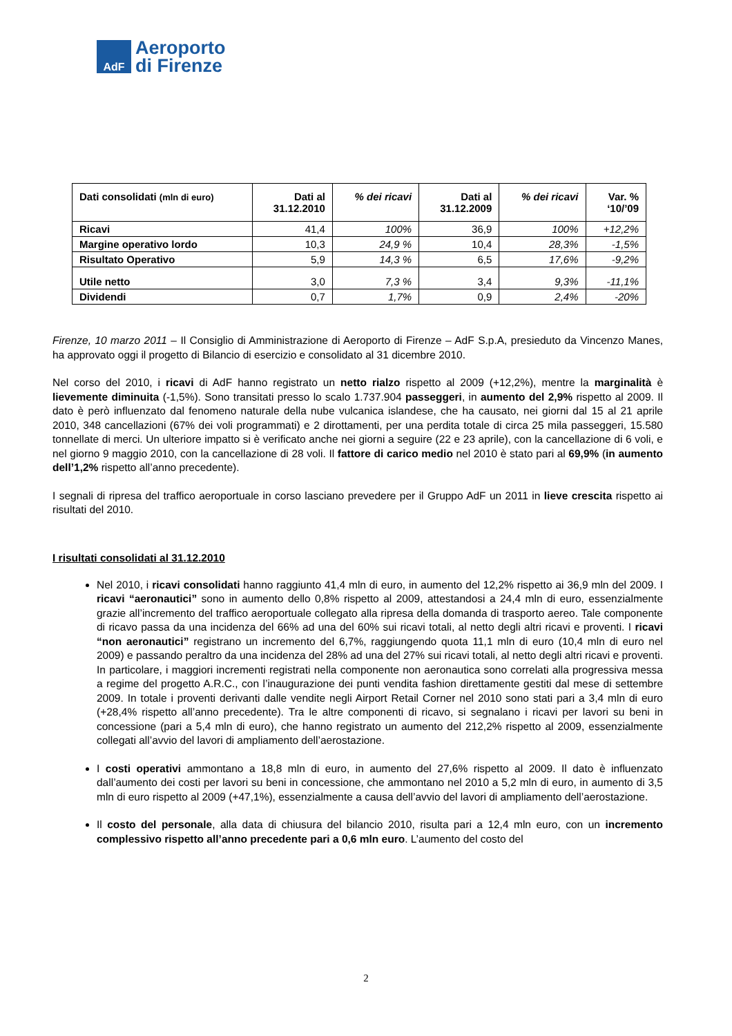AdF
Aeroporto
di Firenze
| Dati consolidati (mln di euro) | Dati al 31.12.2010 | % dei ricavi | Dati al 31.12.2009 | % dei ricavi | Var. % ‘10/’09 |
| --- | --- | --- | --- | --- | --- |
| Ricavi | 41,4 | 100% | 36,9 | 100% | +12,2% |
| Margine operativo lordo | 10,3 | 24,9 % | 10,4 | 28,3% | -1,5% |
| Risultato Operativo | 5,9 | 14,3 % | 6,5 | 17,6% | -9,2% |
| Utile netto | 3,0 | 7,3 % | 3,4 | 9,3% | -11,1% |
| Dividendi | 0,7 | 1,7% | 0,9 | 2,4% | -20% |
Firenze, 10 marzo 2011 – Il Consiglio di Amministrazione di Aeroporto di Firenze – AdF S.p.A, presieduto da Vincenzo Manes, ha approvato oggi il progetto di Bilancio di esercizio e consolidato al 31 dicembre 2010.
Nel corso del 2010, i ricavi di AdF hanno registrato un netto rialzo rispetto al 2009 (+12,2%), mentre la marginalità è lievemente diminuita (-1,5%). Sono transitati presso lo scalo 1.737.904 passeggeri, in aumento del 2,9% rispetto al 2009. Il dato è però influenzato dal fenomeno naturale della nube vulcanica islandese, che ha causato, nei giorni dal 15 al 21 aprile 2010, 348 cancellazioni (67% dei voli programmati) e 2 dirottamenti, per una perdita totale di circa 25 mila passeggeri, 15.580 tonnellate di merci. Un ulteriore impatto si è verificato anche nei giorni a seguire (22 e 23 aprile), con la cancellazione di 6 voli, e nel giorno 9 maggio 2010, con la cancellazione di 28 voli. Il fattore di carico medio nel 2010 è stato pari al 69,9% (in aumento dell’1,2% rispetto all’anno precedente).
I segnali di ripresa del traffico aeroportuale in corso lasciano prevedere per il Gruppo AdF un 2011 in lieve crescita rispetto ai risultati del 2010.
I risultati consolidati al 31.12.2010
Nel 2010, i ricavi consolidati hanno raggiunto 41,4 mln di euro, in aumento del 12,2% rispetto ai 36,9 mln del 2009. I ricavi “aeronautici” sono in aumento dello 0,8% rispetto al 2009, attestandosi a 24,4 mln di euro, essenzialmente grazie all’incremento del traffico aeroportuale collegato alla ripresa della domanda di trasporto aereo. Tale componente di ricavo passa da una incidenza del 66% ad una del 60% sui ricavi totali, al netto degli altri ricavi e proventi. I ricavi “non aeronautici” registrano un incremento del 6,7%, raggiungendo quota 11,1 mln di euro (10,4 mln di euro nel 2009) e passando peraltro da una incidenza del 28% ad una del 27% sui ricavi totali, al netto degli altri ricavi e proventi. In particolare, i maggiori incrementi registrati nella componente non aeronautica sono correlati alla progressiva messa a regime del progetto A.R.C., con l’inaugurazione dei punti vendita fashion direttamente gestiti dal mese di settembre 2009. In totale i proventi derivanti dalle vendite negli Airport Retail Corner nel 2010 sono stati pari a 3,4 mln di euro (+28,4% rispetto all’anno precedente). Tra le altre componenti di ricavo, si segnalano i ricavi per lavori su beni in concessione (pari a 5,4 mln di euro), che hanno registrato un aumento del 212,2% rispetto al 2009, essenzialmente collegati all’avvio del lavori di ampliamento dell’aerostazione.
I costi operativi ammontano a 18,8 mln di euro, in aumento del 27,6% rispetto al 2009. Il dato è influenzato dall’aumento dei costi per lavori su beni in concessione, che ammontano nel 2010 a 5,2 mln di euro, in aumento di 3,5 mln di euro rispetto al 2009 (+47,1%), essenzialmente a causa dell’avvio del lavori di ampliamento dell’aerostazione.
Il costo del personale, alla data di chiusura del bilancio 2010, risulta pari a 12,4 mln euro, con un incremento complessivo rispetto all’anno precedente pari a 0,6 mln euro. L’aumento del costo del
2